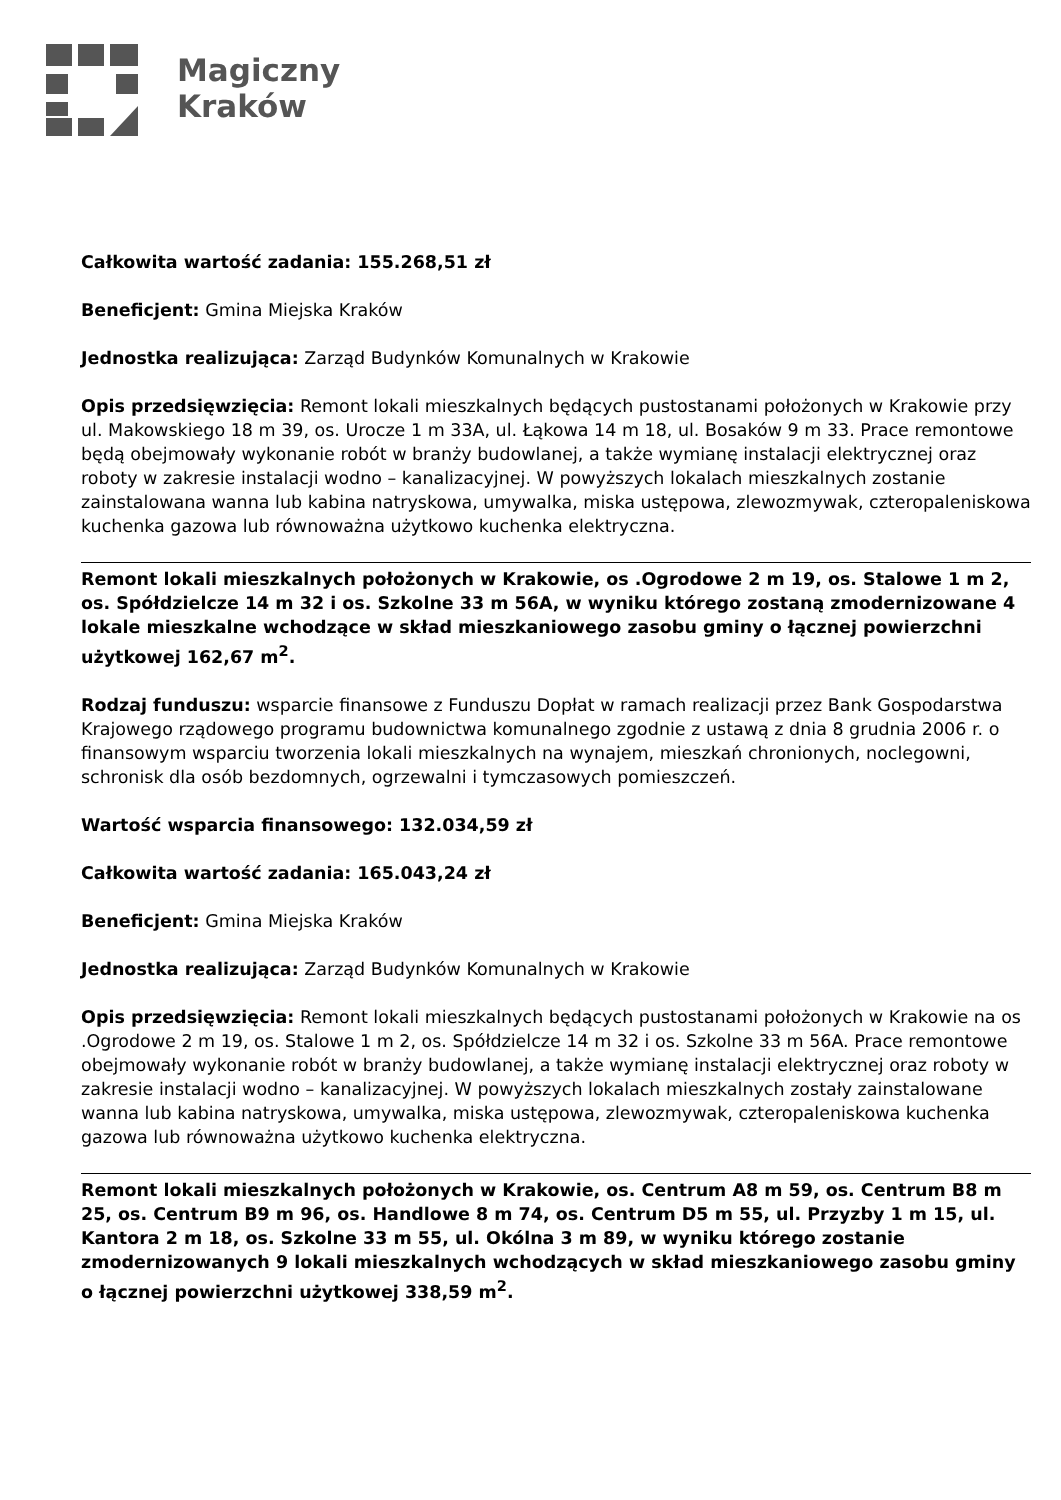Magiczny
Kraków
Całkowita wartość zadania: 155.268,51 zł
Beneficjent: Gmina Miejska Kraków
Jednostka realizująca: Zarząd Budynków Komunalnych w Krakowie
Opis przedsięwzięcia: Remont lokali mieszkalnych będących pustostanami położonych w Krakowie przy ul. Makowskiego 18 m 39, os. Urocze 1 m 33A, ul. Łąkowa 14 m 18, ul. Bosaków 9 m 33. Prace remontowe będą obejmowały wykonanie robót w branży budowlanej, a także wymianę instalacji elektrycznej oraz roboty w zakresie instalacji wodno – kanalizacyjnej. W powyższych lokalach mieszkalnych zostanie zainstalowana wanna lub kabina natryskowa, umywalka, miska ustępowa, zlewozmywak, czteropaleniskowa kuchenka gazowa lub równoważna użytkowo kuchenka elektryczna.
Remont lokali mieszkalnych położonych w Krakowie, os .Ogrodowe 2 m 19, os. Stalowe 1 m 2, os. Spółdzielcze 14 m 32 i os. Szkolne 33 m 56A, w wyniku którego zostaną zmodernizowane 4 lokale mieszkalne wchodzące w skład mieszkaniowego zasobu gminy o łącznej powierzchni użytkowej 162,67 m<sup>2</sup>.
Rodzaj funduszu: wsparcie finansowe z Funduszu Dopłat w ramach realizacji przez Bank Gospodarstwa Krajowego rządowego programu budownictwa komunalnego zgodnie z ustawą z dnia 8 grudnia 2006 r. o finansowym wsparciu tworzenia lokali mieszkalnych na wynajem, mieszkań chronionych, noclegowni, schronisk dla osób bezdomnych, ogrzewalni i tymczasowych pomieszczeń.
Wartość wsparcia finansowego: 132.034,59 zł
Całkowita wartość zadania: 165.043,24 zł
Beneficjent: Gmina Miejska Kraków
Jednostka realizująca: Zarząd Budynków Komunalnych w Krakowie
Opis przedsięwzięcia: Remont lokali mieszkalnych będących pustostanami położonych w Krakowie na os .Ogrodowe 2 m 19, os. Stalowe 1 m 2, os. Spółdzielcze 14 m 32 i os. Szkolne 33 m 56A. Prace remontowe obejmowały wykonanie robót w branży budowlanej, a także wymianę instalacji elektrycznej oraz roboty w zakresie instalacji wodno – kanalizacyjnej. W powyższych lokalach mieszkalnych zostały zainstalowane wanna lub kabina natryskowa, umywalka, miska ustępowa, zlewozmywak, czteropaleniskowa kuchenka gazowa lub równoważna użytkowo kuchenka elektryczna.
Remont lokali mieszkalnych położonych w Krakowie, os. Centrum A8 m 59, os. Centrum B8 m 25, os. Centrum B9 m 96, os. Handlowe 8 m 74, os. Centrum D5 m 55, ul. Przyzby 1 m 15, ul. Kantora 2 m 18, os. Szkolne 33 m 55, ul. Okólna 3 m 89, w wyniku którego zostanie zmodernizowanych 9 lokali mieszkalnych wchodzących w skład mieszkaniowego zasobu gminy o łącznej powierzchni użytkowej 338,59 m<sup>2</sup>.